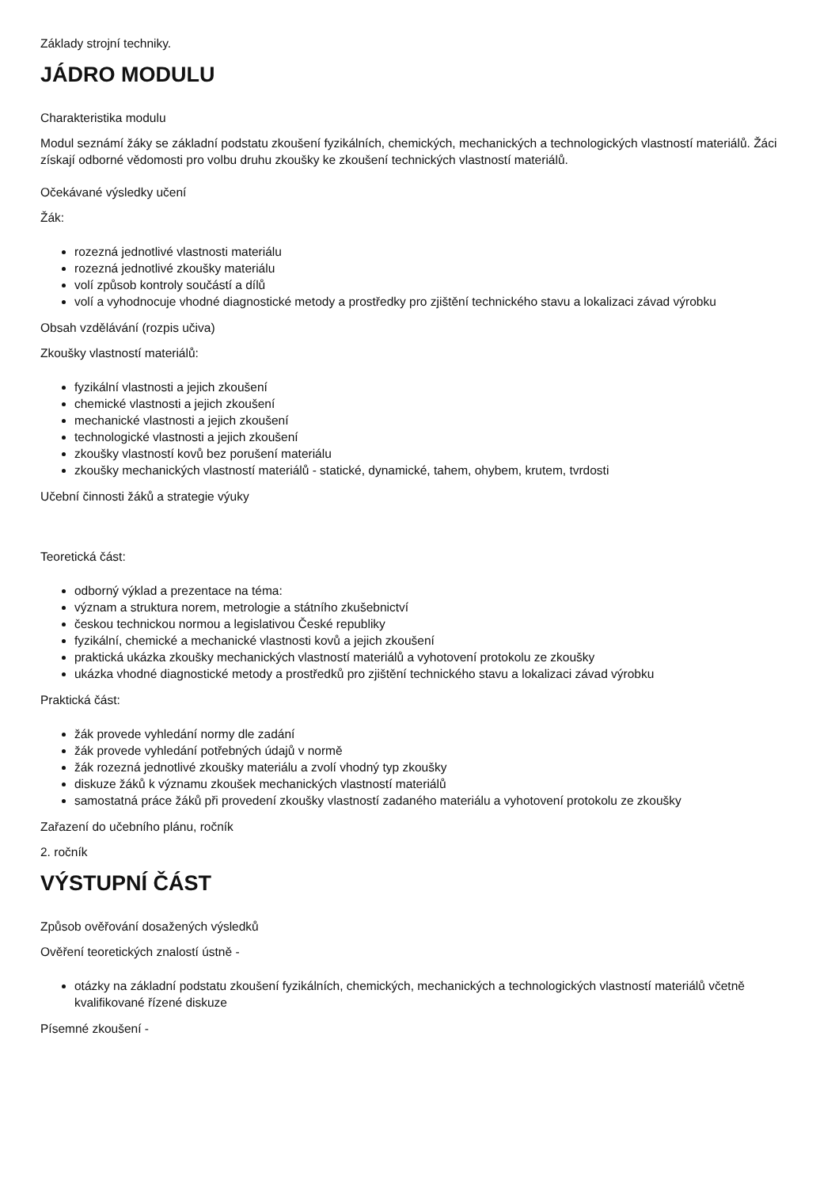Základy strojní techniky.
JÁDRO MODULU
Charakteristika modulu
Modul seznámí žáky se základní podstatu zkoušení fyzikálních, chemických, mechanických a technologických vlastností materiálů. Žáci získají odborné vědomosti pro volbu druhu zkoušky ke zkoušení technických vlastností materiálů.
Očekávané výsledky učení
Žák:
rozezná jednotlivé vlastnosti materiálu
rozezná jednotlivé zkoušky materiálu
volí způsob kontroly součástí a dílů
volí a vyhodnocuje vhodné diagnostické metody a prostředky pro zjištění technického stavu a lokalizaci závad výrobku
Obsah vzdělávání (rozpis učiva)
Zkoušky vlastností materiálů:
fyzikální vlastnosti a jejich zkoušení
chemické vlastnosti a jejich zkoušení
mechanické vlastnosti a jejich zkoušení
technologické vlastnosti a jejich zkoušení
zkoušky vlastností kovů bez porušení materiálu
zkoušky mechanických vlastností materiálů - statické, dynamické, tahem, ohybem, krutem, tvrdosti
Učební činnosti žáků a strategie výuky
Teoretická část:
odborný výklad a prezentace na téma:
význam a struktura norem, metrologie a státního zkušebnictví
českou technickou normou a legislativou České republiky
fyzikální, chemické a mechanické vlastnosti kovů a jejich zkoušení
praktická ukázka zkoušky mechanických vlastností materiálů a vyhotovení protokolu ze zkoušky
ukázka vhodné diagnostické metody a prostředků pro zjištění technického stavu a lokalizaci závad výrobku
Praktická část:
žák provede vyhledání normy dle zadání
žák provede vyhledání potřebných údajů v normě
žák rozezná jednotlivé zkoušky materiálu a zvolí vhodný typ zkoušky
diskuze žáků k významu zkoušek mechanických vlastností materiálů
samostatná práce žáků při provedení zkoušky vlastností zadaného materiálu a vyhotovení protokolu ze zkoušky
Zařazení do učebního plánu, ročník
2. ročník
VÝSTUPNÍ ČÁST
Způsob ověřování dosažených výsledků
Ověření teoretických znalostí ústně -
otázky na základní podstatu zkoušení fyzikálních, chemických, mechanických a technologických vlastností materiálů včetně kvalifikované řízené diskuze
Písemné zkoušení -